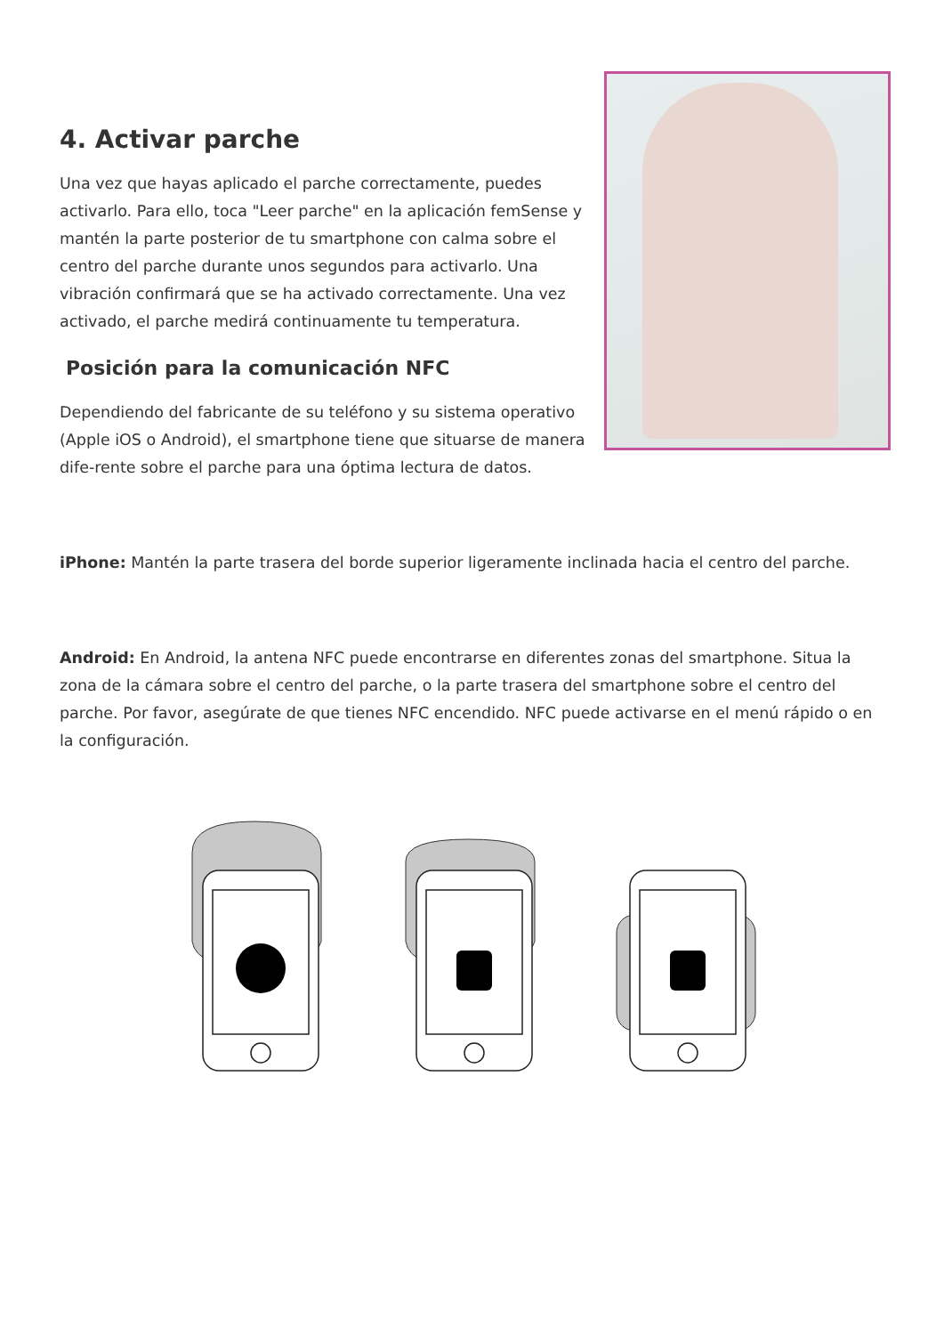4. Activar parche
Una vez que hayas aplicado el parche correctamente, puedes activarlo. Para ello, toca "Leer parche" en la aplicación femSense y mantén la parte posterior de tu smartphone con calma sobre el centro del parche durante unos segundos para activarlo. Una vibración confirmará que se ha activado correctamente. Una vez activado, el parche medirá continuamente tu temperatura.
Posición para la comunicación NFC
Dependiendo del fabricante de su teléfono y su sistema operativo (Apple iOS o Android), el smartphone tiene que situarse de manera dife-rente sobre el parche para una óptima lectura de datos.
iPhone: Mantén la parte trasera del borde superior ligeramente inclinada hacia el centro del parche.
Android: En Android, la antena NFC puede encontrarse en diferentes zonas del smartphone. Situa la zona de la cámara sobre el centro del parche, o la parte trasera del smartphone sobre el centro del parche. Por favor, asegúrate de que tienes NFC encendido. NFC puede activarse en el menú rápido o en la configuración.